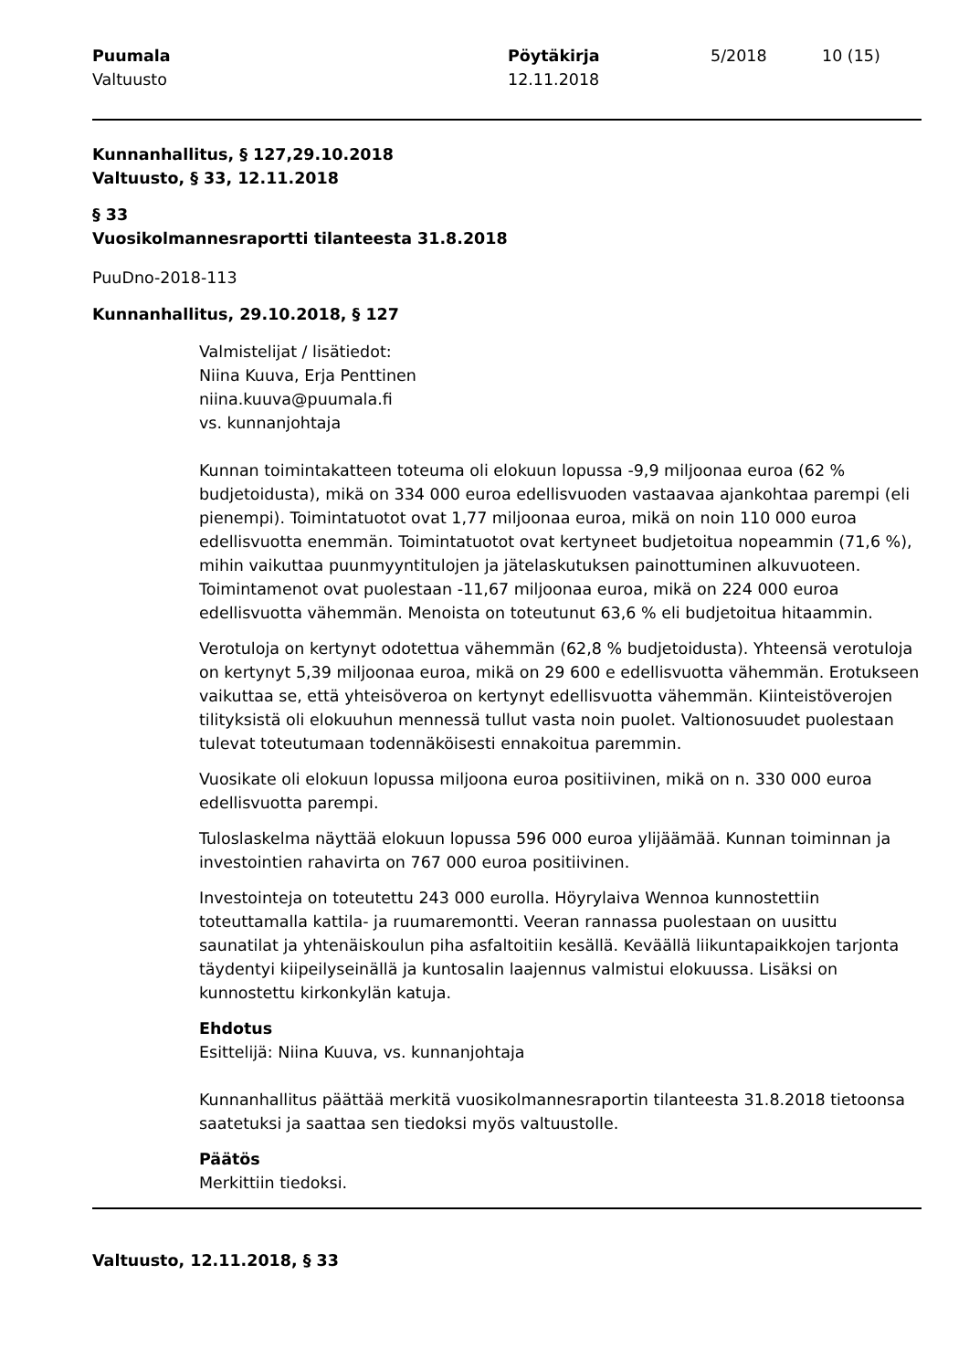Puumala
Valtuusto
Pöytäkirja
12.11.2018
5/2018 10 (15)
Kunnanhallitus, § 127,29.10.2018
Valtuusto, § 33, 12.11.2018
§ 33
Vuosikolmannesraportti tilanteesta 31.8.2018
PuuDno-2018-113
Kunnanhallitus, 29.10.2018, § 127
Valmistelijat / lisätiedot:
Niina Kuuva, Erja Penttinen
niina.kuuva@puumala.fi
vs. kunnanjohtaja
Kunnan toimintakatteen toteuma oli elokuun lopussa -9,9 miljoonaa euroa (62 % budjetoidusta), mikä on 334 000 euroa edellisvuoden vastaavaa ajankohtaa parempi (eli pienempi). Toimintatuotot ovat 1,77 miljoonaa euroa, mikä on noin 110 000 euroa edellisvuotta enemmän. Toimintatuotot ovat kertyneet budjetoitua nopeammin (71,6 %), mihin vaikuttaa puunmyyntitulojen ja jätelaskutuksen painottuminen alkuvuoteen. Toimintamenot ovat puolestaan -11,67 miljoonaa euroa, mikä on 224 000 euroa edellisvuotta vähemmän. Menoista on toteutunut 63,6 % eli budjetoitua hitaammin.
Verotuloja on kertynyt odotettua vähemmän (62,8 % budjetoidusta). Yhteensä verotuloja on kertynyt 5,39 miljoonaa euroa, mikä on 29 600 e edellisvuotta vähemmän. Erotukseen vaikuttaa se, että yhteisöveroa on kertynyt edellisvuotta vähemmän. Kiinteistöverojen tilityksistä oli elokuuhun mennessä tullut vasta noin puolet. Valtionosuudet puolestaan tulevat toteutumaan todennäköisesti ennakoitua paremmin.
Vuosikate oli elokuun lopussa miljoona euroa positiivinen, mikä on n. 330 000 euroa edellisvuotta parempi.
Tuloslaskelma näyttää elokuun lopussa 596 000 euroa ylijäämää. Kunnan toiminnan ja investointien rahavirta on 767 000 euroa positiivinen.
Investointeja on toteutettu 243 000 eurolla. Höyrylaiva Wennoa kunnostettiin toteuttamalla kattila- ja ruumaremontti. Veeran rannassa puolestaan on uusittu saunatilat ja yhtenäiskoulun piha asfaltoitiin kesällä. Keväällä liikuntapaikkojen tarjonta täydentyi kiipeilyseinällä ja kuntosalin laajennus valmistui elokuussa. Lisäksi on kunnostettu kirkonkylän katuja.
Ehdotus
Esittelijä: Niina Kuuva, vs. kunnanjohtaja
Kunnanhallitus päättää merkitä vuosikolmannesraportin tilanteesta 31.8.2018 tietoonsa saatetuksi ja saattaa sen tiedoksi myös valtuustolle.
Päätös
Merkittiin tiedoksi.
Valtuusto, 12.11.2018, § 33